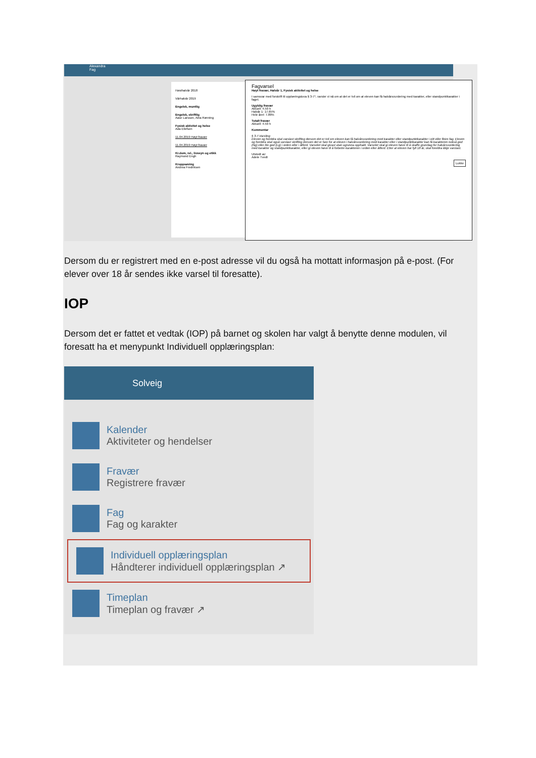Alexandra
Fag
Høsthalvår 2018
Vårhalvår 2019
Engelsk, muntlig
Engelsk, skriftlig
Aase Larsson, Aina Rønning
Fysisk aktivitet og helse
Ada Ellefsen
11.04.2019 Høyt fravær
11.04.2019 Høyt fravær
Kr.dom, rel., livssyn og etikk
Raymond Engh
Kroppsøving
Andrea Fredriksen
Fagvarsel
Høyt fravær, Halvår 1, Fysisk aktivitet og helse
I samsvar med forskrift til opplæringslova § 3-7*, varsler vi nå om at det er tvil om at eleven kan få halvårsvurdering med karakter, eller standpunktkarakter i faget.
Ugyldig fravær
Aktuell: 4.50 h
Halvår 1: 17.65%
Hele året: 7.89%
Totalt fravær
Aktuell: 4.50 h
Kommentar
§ 3-7.Varsling
Eleven og foreldra skal varslast skriftleg dersom det er tvil om eleven kan få halvårsvurdering med karakter eller standpunktkarakter i eitt eller fleire fag. Eleven og foreldra skal også varslast skriftleg dersom det er fare for at eleven i halvårsvurdering med karakter eller i standpunktkarakter kan få karakteren nokså god (Ng) eller lite god (Lg) i orden eller i åtferd. Varselet skal givast utan ugrunna opphald. Varselet skal gi eleven høve til å skaffe grunnlag for halvårsvurdering med karakter og standpunktkarakter, eller gi eleven høve til å forbetre karakteren i orden eller åtferd. Etter at eleven har fylt 18 år, skal foreldra ikkje varslast.
Utstedt av:
Adele Tvedt
Lukke
Dersom du er registrert med en e-post adresse vil du også ha mottatt informasjon på e-post. (For elever over 18 år sendes ikke varsel til foresatte).
IOP
Dersom det er fattet et vedtak (IOP) på barnet og skolen har valgt å benytte denne modulen, vil foresatt ha et menypunkt Individuell opplæringsplan:
Solveig
Kalender
Aktiviteter og hendelser
Fravær
Registrere fravær
Fag
Fag og karakter
Individuell opplæringsplan
Håndterer individuell opplæringsplan ↗
Timeplan
Timeplan og fravær ↗